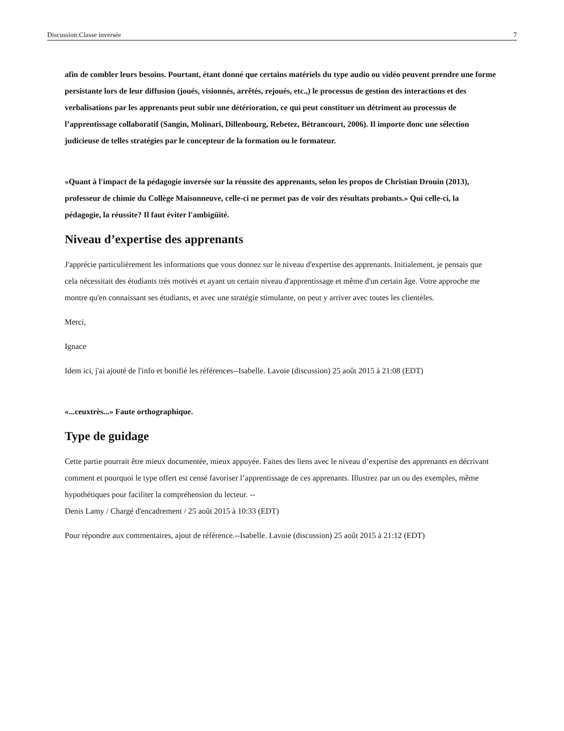Discussion:Classe inversée 7
afin de combler leurs besoins. Pourtant, étant donné que certains matériels du type audio ou vidéo peuvent prendre une forme persistante lors de leur diffusion (joués, visionnés, arrêtés, rejoués, etc.,) le processus de gestion des interactions et des verbalisations par les apprenants peut subir une détérioration, ce qui peut constituer un détriment au processus de l’apprentissage collaboratif (Sangin, Molinari, Dillenbourg, Rebetez, Bétrancourt, 2006). Il importe donc une sélection judicieuse de telles stratégies par le concepteur de la formation ou le formateur.
«Quant à l'impact de la pédagogie inversée sur la réussite des apprenants, selon les propos de Christian Drouin (2013), professeur de chimie du Collège Maisonneuve, celle-ci ne permet pas de voir des résultats probants.» Qui celle-ci, la pédagogie, la réussite? Il faut éviter l'ambigüité.
Niveau d’expertise des apprenants
J'apprécie particulièrement les informations que vous donnez sur le niveau d'expertise des apprenants. Initialement, je pensais que cela nécessitait des étudiants très motivés et ayant un certain niveau d'apprentissage et même d'un certain âge. Votre approche me montre qu'en connaissant ses étudiants, et avec une stratégie stimulante, on peut y arriver avec toutes les clientèles.
Merci,
Ignace
Idem ici, j'ai ajouté de l'info et bonifié les références--Isabelle. Lavoie (discussion) 25 août 2015 à 21:08 (EDT)
«...ceuxtrès...» Faute orthographique.
Type de guidage
Cette partie pourrait être mieux documentée, mieux appuyée. Faites des liens avec le niveau d’expertise des apprenants en décrivant comment et pourquoi le type offert est censé favoriser l’apprentissage de ces apprenants. Illustrez par un ou des exemples, même hypothétiques pour faciliter la compréhension du lecteur. --
Denis Lamy / Chargé d'encadrement / 25 août 2015 à 10:33 (EDT)
Pour répondre aux commentaires, ajout de référence.--Isabelle. Lavoie (discussion) 25 août 2015 à 21:12 (EDT)